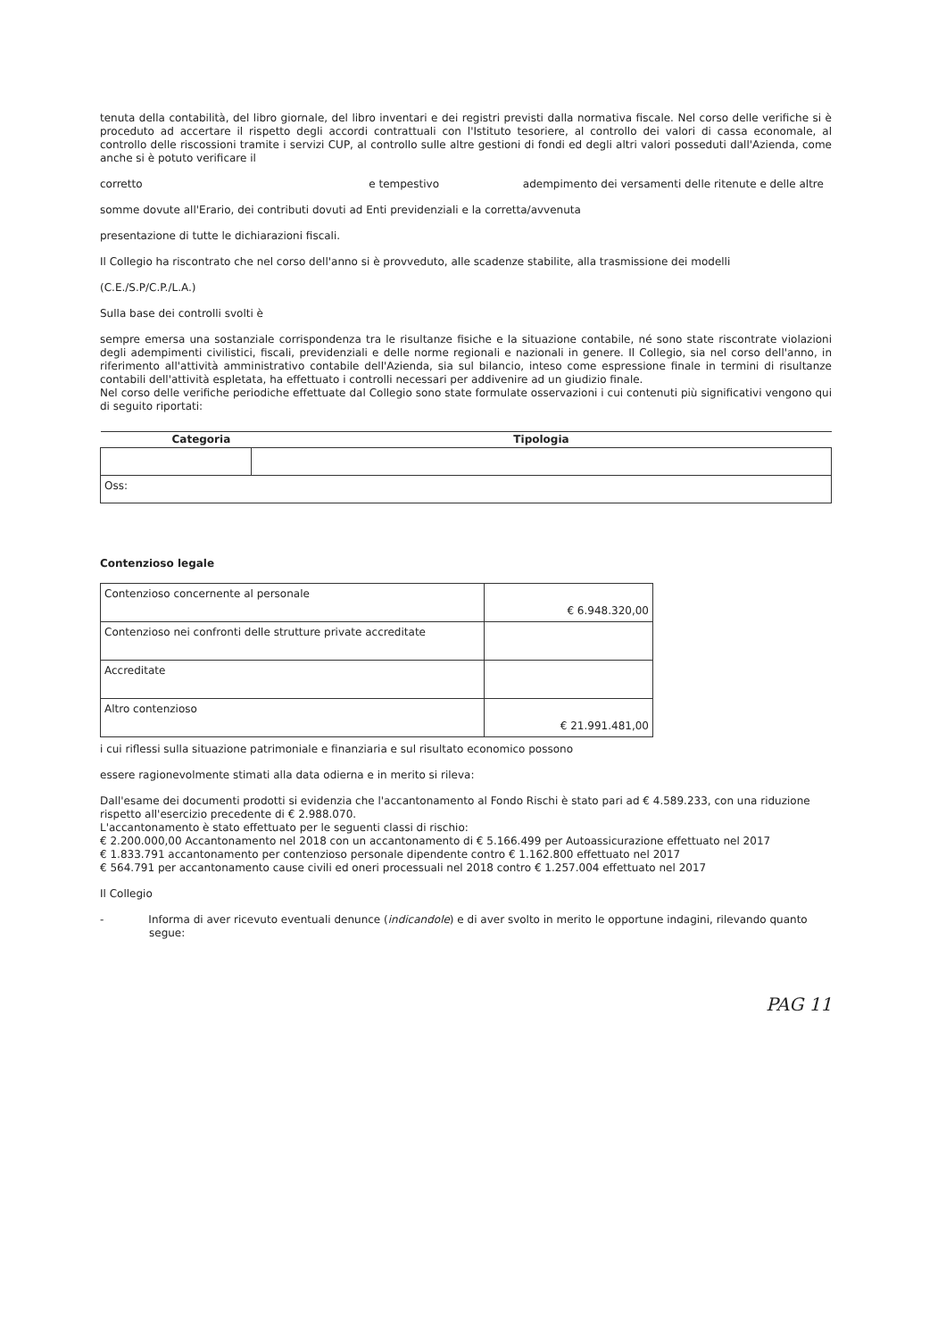tenuta della contabilità, del libro giornale, del libro inventari e dei registri previsti dalla normativa fiscale. Nel corso delle verifiche si è proceduto ad accertare il rispetto degli accordi contrattuali con l'Istituto tesoriere, al controllo dei valori di cassa economale, al controllo delle riscossioni tramite i servizi CUP, al controllo sulle altre gestioni di fondi ed degli altri valori posseduti dall'Azienda, come anche si è potuto verificare il
corretto e tempestivo adempimento dei versamenti delle ritenute e delle altre
somme dovute all'Erario, dei contributi dovuti ad Enti previdenziali e la corretta/avvenuta
presentazione di tutte le dichiarazioni fiscali.
Il Collegio ha riscontrato che nel corso dell'anno si è provveduto, alle scadenze stabilite, alla trasmissione dei modelli
(C.E./S.P/C.P./L.A.)
Sulla base dei controlli svolti è
sempre emersa una sostanziale corrispondenza tra le risultanze fisiche e la situazione contabile, né sono state riscontrate violazioni degli adempimenti civilistici, fiscali, previdenziali e delle norme regionali e nazionali in genere. Il Collegio, sia nel corso dell'anno, in riferimento all'attività amministrativo contabile dell'Azienda, sia sul bilancio, inteso come espressione finale in termini di risultanze contabili dell'attività espletata, ha effettuato i controlli necessari per addivenire ad un giudizio finale.
Nel corso delle verifiche periodiche effettuate dal Collegio sono state formulate osservazioni i cui contenuti più significativi vengono qui di seguito riportati:
| Categoria | Tipologia |
| --- | --- |
| Oss: | |
Contenzioso legale
| Contenzioso concernente al personale | € 6.948.320,00 |
| Contenzioso nei confronti delle strutture private accreditate | |
| Accreditate | |
| Altro contenzioso | € 21.991.481,00 |
i cui riflessi sulla situazione patrimoniale e finanziaria e sul risultato economico possono
essere ragionevolmente stimati alla data odierna e in merito si rileva:
Dall'esame dei documenti prodotti si evidenzia che l'accantonamento al Fondo Rischi è stato pari ad € 4.589.233, con una riduzione rispetto all'esercizio precedente di € 2.988.070.
L'accantonamento è stato effettuato per le seguenti classi di rischio:
€ 2.200.000,00 Accantonamento nel 2018 con un accantonamento di € 5.166.499 per Autoassicurazione effettuato nel 2017
€ 1.833.791 accantonamento per contenzioso personale dipendente contro € 1.162.800 effettuato nel 2017
€ 564.791 per accantonamento cause civili ed oneri processuali nel 2018 contro € 1.257.004 effettuato nel 2017
Il Collegio
- Informa di aver ricevuto eventuali denunce (indicandole) e di aver svolto in merito le opportune indagini, rilevando quanto segue:
PAG 11